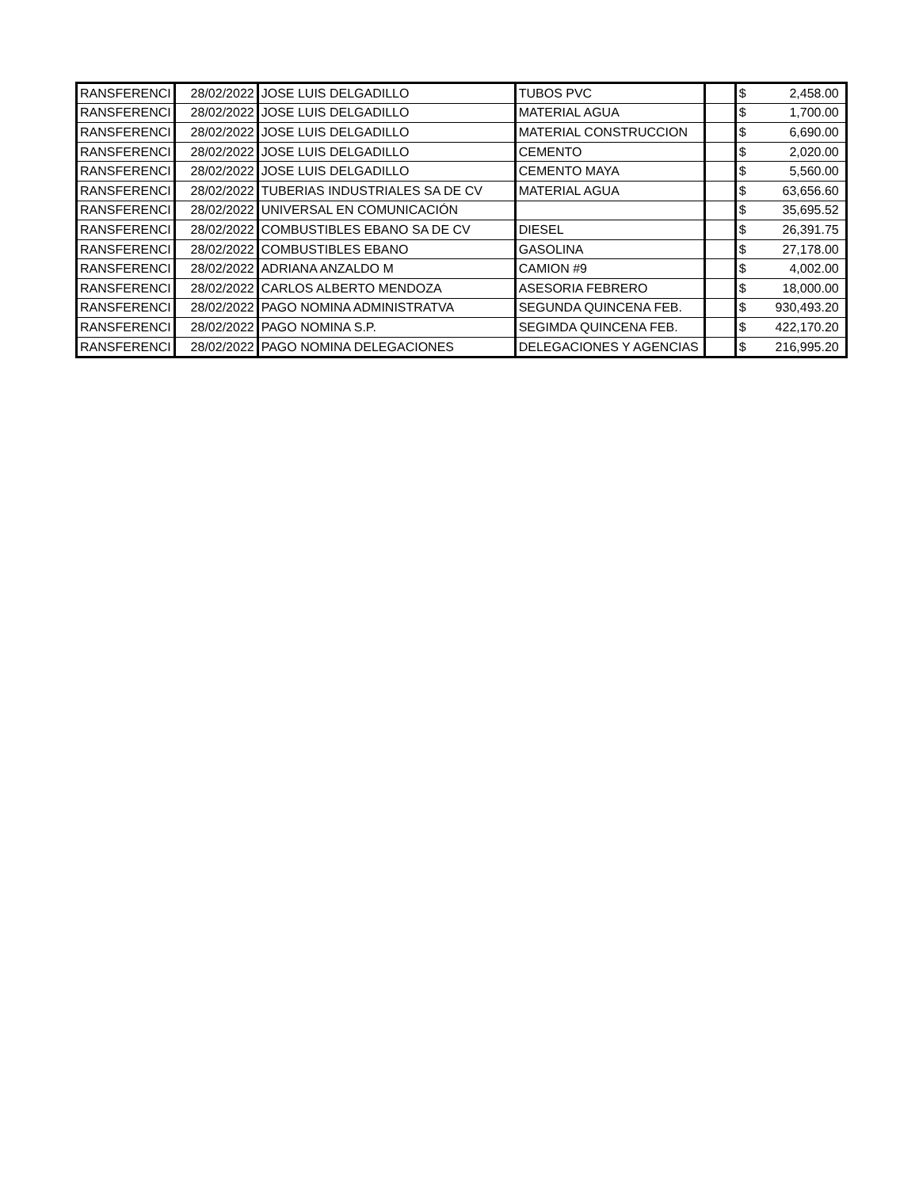| RANSFERENCI | 28/02/2022 | JOSE LUIS DELGADILLO | TUBOS PVC | | $ | 2,458.00 |
| RANSFERENCI | 28/02/2022 | JOSE LUIS DELGADILLO | MATERIAL AGUA | | $ | 1,700.00 |
| RANSFERENCI | 28/02/2022 | JOSE LUIS DELGADILLO | MATERIAL CONSTRUCCION | | $ | 6,690.00 |
| RANSFERENCI | 28/02/2022 | JOSE LUIS DELGADILLO | CEMENTO | | $ | 2,020.00 |
| RANSFERENCI | 28/02/2022 | JOSE LUIS DELGADILLO | CEMENTO MAYA | | $ | 5,560.00 |
| RANSFERENCI | 28/02/2022 | TUBERIAS INDUSTRIALES SA DE CV | MATERIAL AGUA | | $ | 63,656.60 |
| RANSFERENCI | 28/02/2022 | UNIVERSAL EN COMUNICACIÓN | | | $ | 35,695.52 |
| RANSFERENCI | 28/02/2022 | COMBUSTIBLES EBANO SA DE CV | DIESEL | | $ | 26,391.75 |
| RANSFERENCI | 28/02/2022 | COMBUSTIBLES EBANO | GASOLINA | | $ | 27,178.00 |
| RANSFERENCI | 28/02/2022 | ADRIANA ANZALDO M | CAMION #9 | | $ | 4,002.00 |
| RANSFERENCI | 28/02/2022 | CARLOS ALBERTO MENDOZA | ASESORIA FEBRERO | | $ | 18,000.00 |
| RANSFERENCI | 28/02/2022 | PAGO NOMINA ADMINISTRATVA | SEGUNDA QUINCENA FEB. | | $ | 930,493.20 |
| RANSFERENCI | 28/02/2022 | PAGO NOMINA S.P. | SEGIMDA QUINCENA FEB. | | $ | 422,170.20 |
| RANSFERENCI | 28/02/2022 | PAGO NOMINA DELEGACIONES | DELEGACIONES Y AGENCIAS | | $ | 216,995.20 |